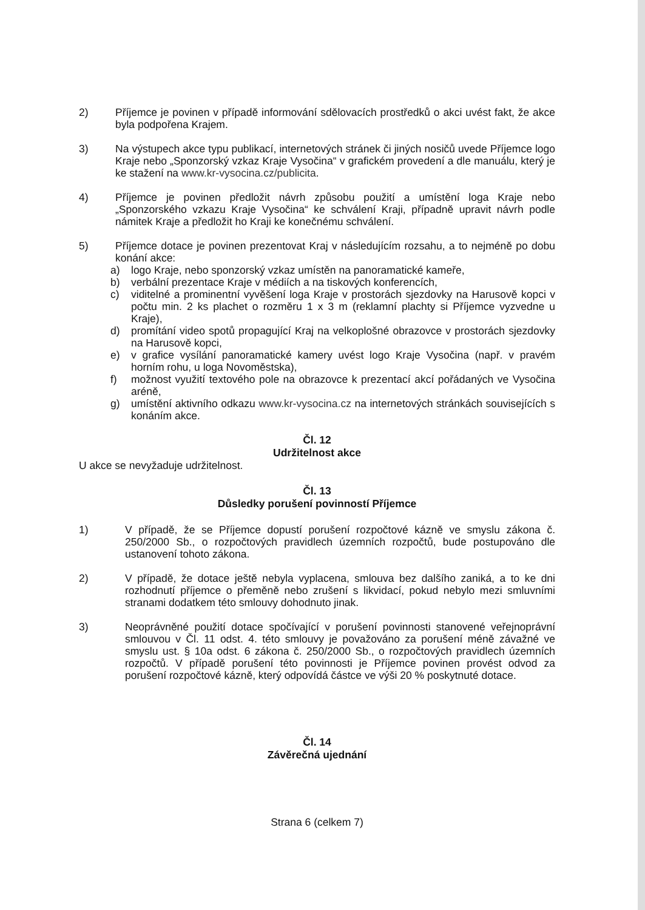2) Příjemce je povinen v případě informování sdělovacích prostředků o akci uvést fakt, že akce byla podpořena Krajem.
3) Na výstupech akce typu publikací, internetových stránek či jiných nosičů uvede Příjemce logo Kraje nebo „Sponzorský vzkaz Kraje Vysočina“ v grafickém provedení a dle manuálu, který je ke stažení na www.kr-vysocina.cz/publicita.
4) Příjemce je povinen předložit návrh způsobu použití a umístění loga Kraje nebo „Sponzorského vzkazu Kraje Vysočina“ ke schválení Kraji, případně upravit návrh podle námitek Kraje a předložit ho Kraji ke konečnému schválení.
5) Příjemce dotace je povinen prezentovat Kraj v následujícím rozsahu, a to nejméně po dobu konání akce:
a) logo Kraje, nebo sponzorský vzkaz umístěn na panoramatické kameře,
b) verbální prezentace Kraje v médiích a na tiskových konferencích,
c) viditelné a prominentní vyvěšení loga Kraje v prostorách sjezdovky na Harusově kopci v počtu min. 2 ks plachet o rozměru 1 x 3 m (reklamní plachty si Příjemce vyzvedne u Kraje),
d) promítání video spotů propagující Kraj na velkoplošné obrazovce v prostorách sjezdovky na Harusově kopci,
e) v grafice vysílání panoramatické kamery uvést logo Kraje Vysočina (např. v pravém horním rohu, u loga Novoměstska),
f) možnost využití textového pole na obrazovce k prezentací akcí pořádaných ve Vysočina aréně,
g) umístění aktivního odkazu www.kr-vysocina.cz na internetových stránkách souvisejících s konáním akce.
Čl. 12
Udržitelnost akce
U akce se nevyžaduje udržitelnost.
Čl. 13
Důsledky porušení povinností Příjemce
1) V případě, že se Příjemce dopustí porušení rozpočtové kázně ve smyslu zákona č. 250/2000 Sb., o rozpočtových pravidlech územních rozpočtů, bude postupováno dle ustanovení tohoto zákona.
2) V případě, že dotace ještě nebyla vyplacena, smlouva bez dalšího zaniká, a to ke dni rozhodnutí příjemce o přeměně nebo zrušení s likvidací, pokud nebylo mezi smluvními stranami dodatkem této smlouvy dohodnuto jinak.
3) Neoprávněné použití dotace spočívající v porušení povinnosti stanovené veřejnoprávní smlouvou v Čl. 11 odst. 4. této smlouvy je považováno za porušení méně závažné ve smyslu ust. § 10a odst. 6 zákona č. 250/2000 Sb., o rozpočtových pravidlech územních rozpočtů. V případě porušení této povinnosti je Příjemce povinen provést odvod za porušení rozpočtové kázně, který odpovídá částce ve výši 20 % poskytnuté dotace.
Čl. 14
Závěrečná ujednání
Strana 6 (celkem 7)